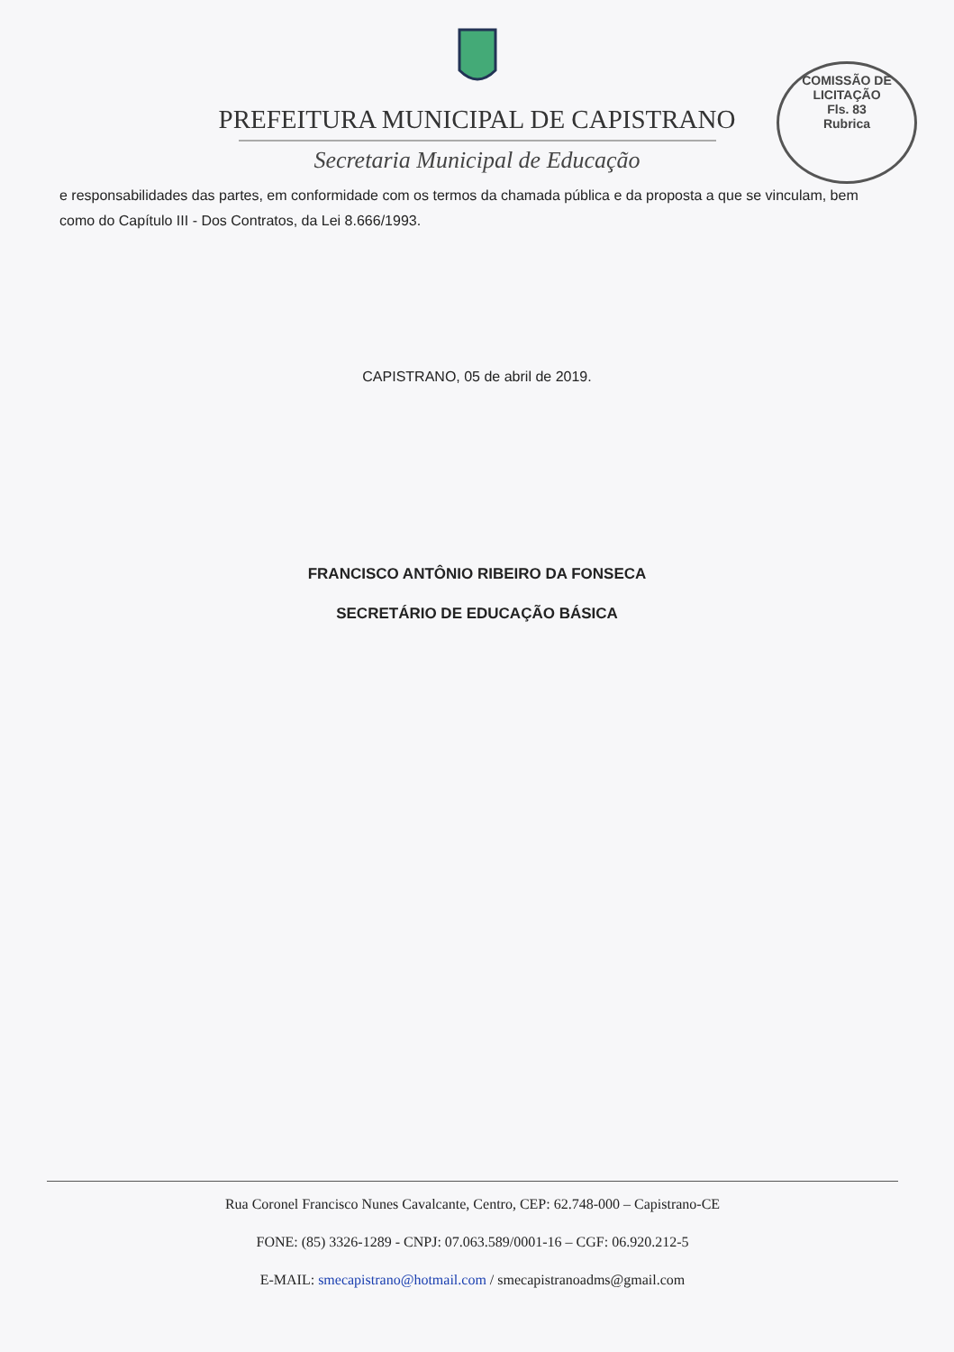COMISSÃO DE LICITAÇÃO
Fls. 83
Rubrica
PREFEITURA MUNICIPAL DE CAPISTRANO
Secretaria Municipal de Educação
e responsabilidades das partes, em conformidade com os termos da chamada pública e da proposta a que se vinculam, bem como do Capítulo III - Dos Contratos, da Lei 8.666/1993.
CAPISTRANO, 05 de abril de 2019.
FRANCISCO ANTÔNIO RIBEIRO DA FONSECA
SECRETÁRIO DE EDUCAÇÃO BÁSICA
Rua Coronel Francisco Nunes Cavalcante, Centro, CEP: 62.748-000 – Capistrano-CE
FONE: (85) 3326-1289 - CNPJ: 07.063.589/0001-16 – CGF: 06.920.212-5
E-MAIL: smecapistrano@hotmail.com / smecapistranoadms@gmail.com